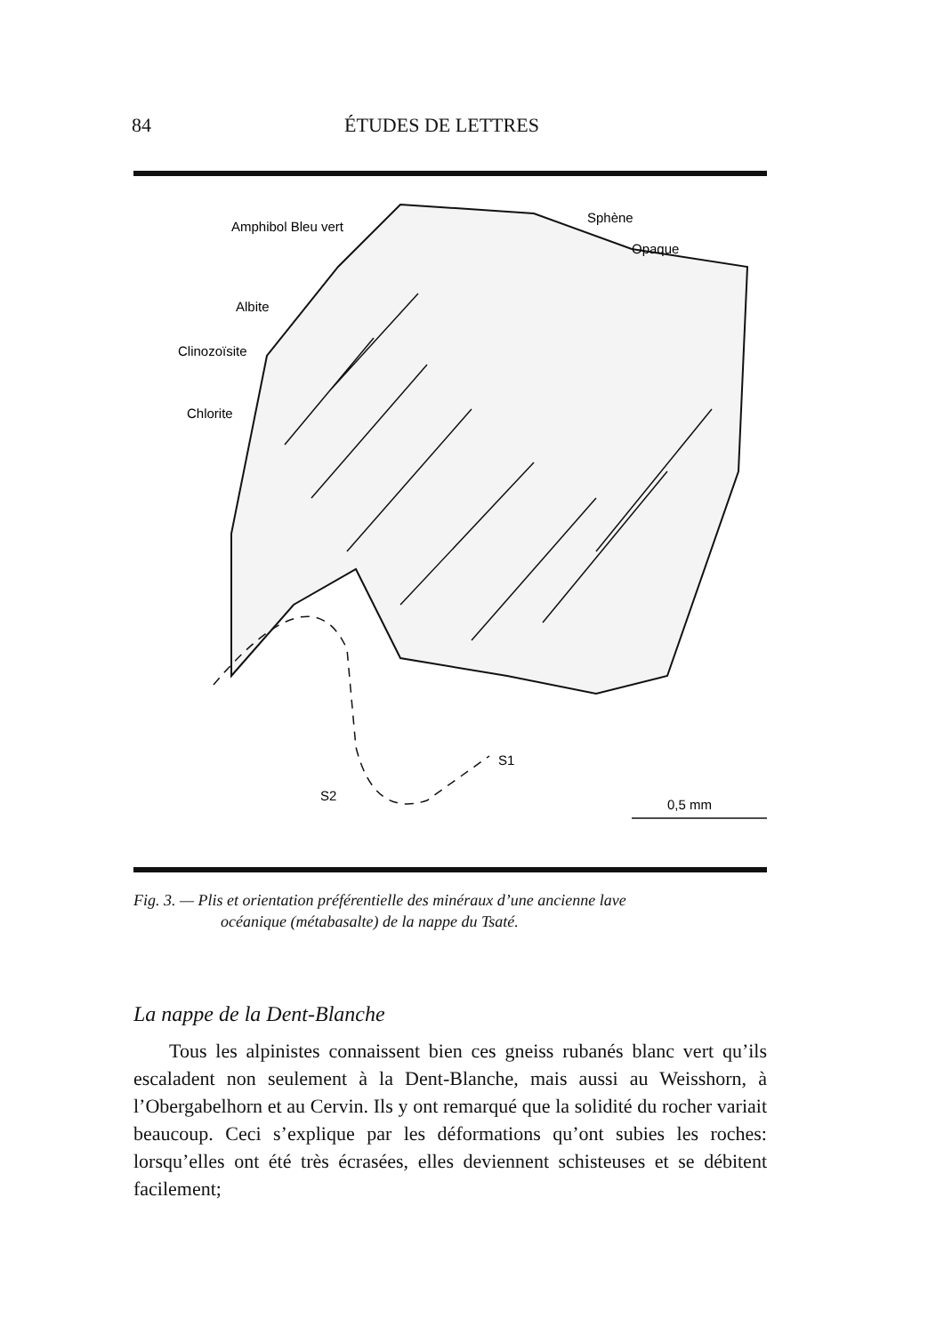84 ÉTUDES DE LETTRES
Amphibol Bleu vert
Albite
Clinozoïsite
Chlorite
Sphène
Opaque
S1
S2
0,5 mm
Fig. 3. — Plis et orientation préférentielle des minéraux d’une ancienne lave
océanique (métabasalte) de la nappe du Tsaté.
La nappe de la Dent-Blanche
Tous les alpinistes connaissent bien ces gneiss rubanés blanc vert qu’ils escaladent non seulement à la Dent-Blanche, mais aussi au Weisshorn, à l’Obergabelhorn et au Cervin. Ils y ont remarqué que la solidité du rocher variait beaucoup. Ceci s’explique par les déformations qu’ont subies les roches: lorsqu’elles ont été très écrasées, elles deviennent schisteuses et se débitent facilement;